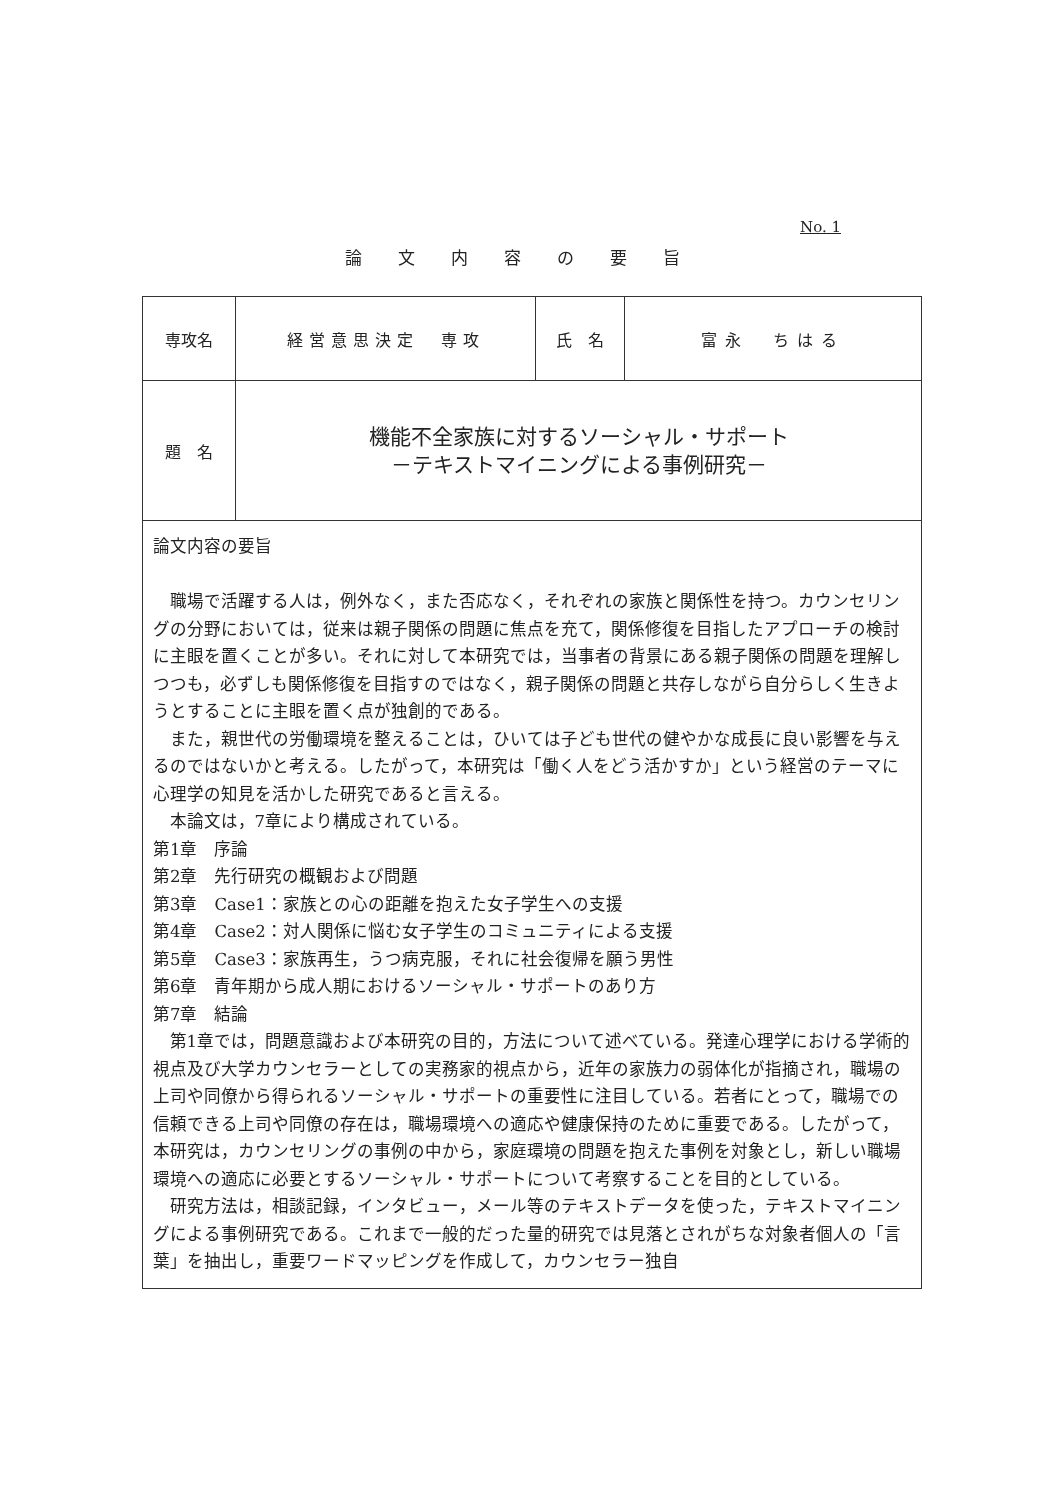No. 1
論文内容の要旨
| 専攻名 | 経営意思決定 専攻 | 氏 名 | 富永 ちはる |
| 題 名 | 機能不全家族に対するソーシャル・サポート －テキストマイニングによる事例研究－ | | |
| 論文内容の要旨 職場で活躍する人は，例外なく，また否応なく，それぞれの家族と関係性を持つ。カウンセリングの分野においては，従来は親子関係の問題に焦点を充て，関係修復を目指したアプローチの検討に主眼を置くことが多い。それに対して本研究では，当事者の背景にある親子関係の問題を理解しつつも，必ずしも関係修復を目指すのではなく，親子関係の問題と共存しながら自分らしく生きようとすることに主眼を置く点が独創的である。 また，親世代の労働環境を整えることは，ひいては子ども世代の健やかな成長に良い影響を与えるのではないかと考える。したがって，本研究は「働く人をどう活かすか」という経営のテーマに心理学の知見を活かした研究であると言える。 本論文は，7章により構成されている。 第1章 序論 第2章 先行研究の概観および問題 第3章 Case1：家族との心の距離を抱えた女子学生への支援 第4章 Case2：対人関係に悩む女子学生のコミュニティによる支援 第5章 Case3：家族再生，うつ病克服，それに社会復帰を願う男性 第6章 青年期から成人期におけるソーシャル・サポートのあり方 第7章 結論 第1章では，問題意識および本研究の目的，方法について述べている。発達心理学における学術的視点及び大学カウンセラーとしての実務家的視点から，近年の家族力の弱体化が指摘され，職場の上司や同僚から得られるソーシャル・サポートの重要性に注目している。若者にとって，職場での信頼できる上司や同僚の存在は，職場環境への適応や健康保持のために重要である。したがって，本研究は，カウンセリングの事例の中から，家庭環境の問題を抱えた事例を対象とし，新しい職場環境への適応に必要とするソーシャル・サポートについて考察することを目的としている。 研究方法は，相談記録，インタビュー，メール等のテキストデータを使った，テキストマイニングによる事例研究である。これまで一般的だった量的研究では見落とされがちな対象者個人の「言葉」を抽出し，重要ワードマッピングを作成して，カウンセラー独自 | | | |